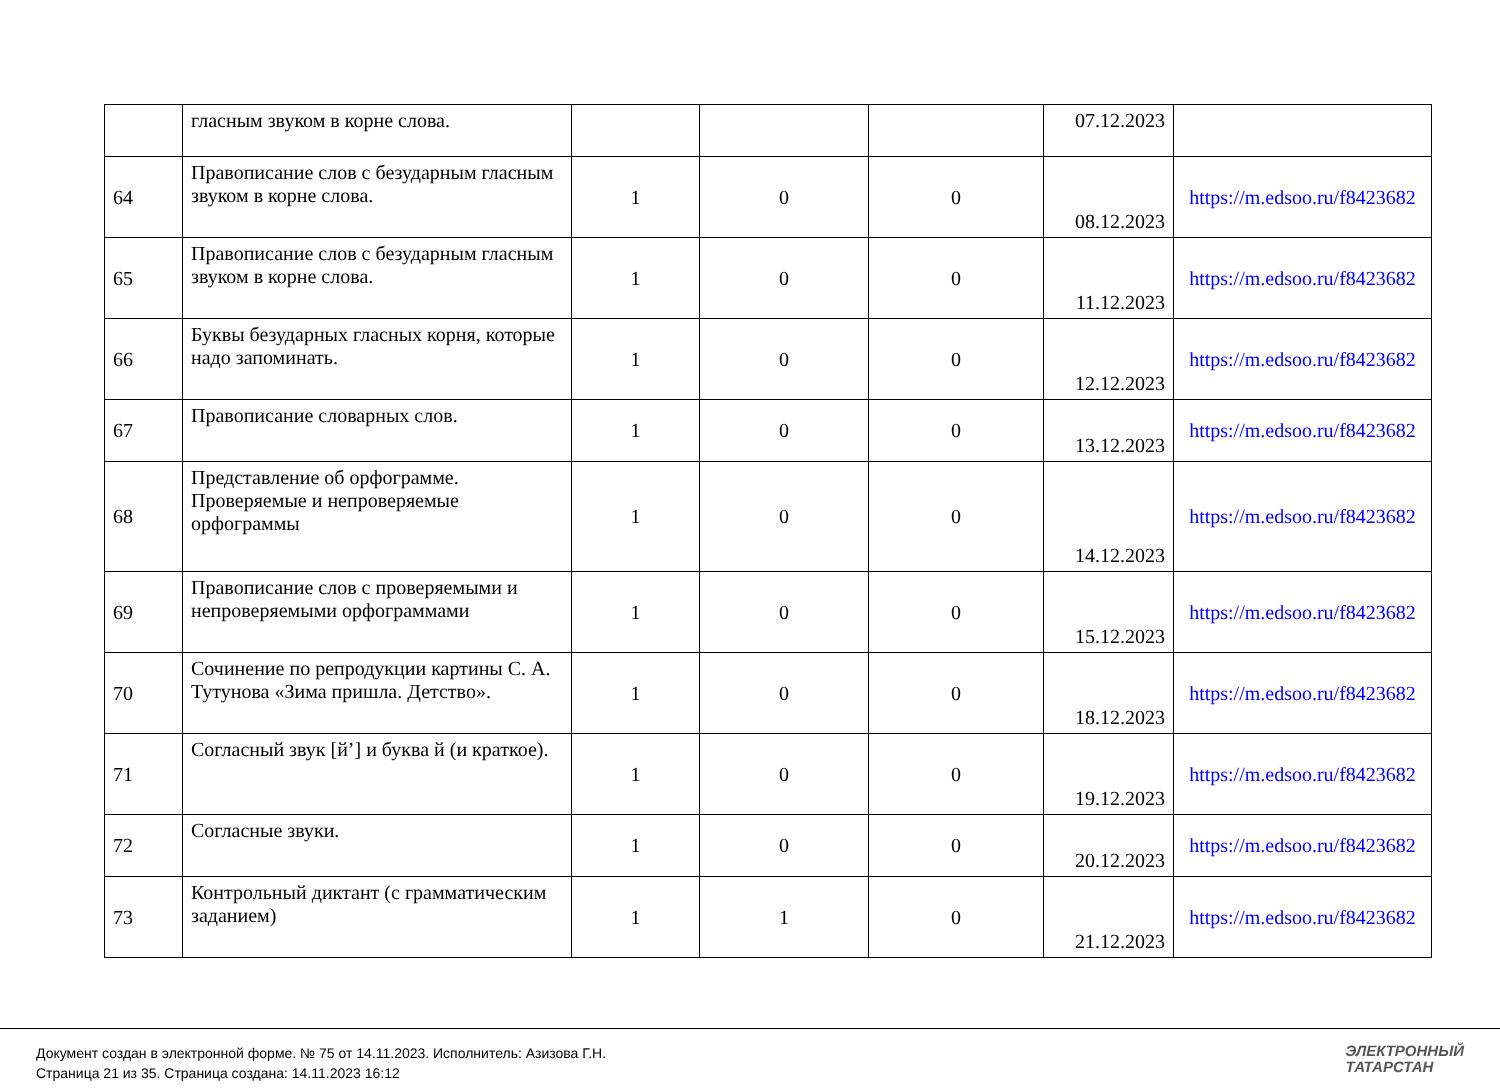| | гласным звуком в корне слова. | | | | 07.12.2023 | |
| 64 | Правописание слов с безударным гласным звуком в корне слова. | 1 | 0 | 0 | 08.12.2023 | https://m.edsoo.ru/f8423682 |
| 65 | Правописание слов с безударным гласным звуком в корне слова. | 1 | 0 | 0 | 11.12.2023 | https://m.edsoo.ru/f8423682 |
| 66 | Буквы безударных гласных корня, которые надо запоминать. | 1 | 0 | 0 | 12.12.2023 | https://m.edsoo.ru/f8423682 |
| 67 | Правописание словарных слов. | 1 | 0 | 0 | 13.12.2023 | https://m.edsoo.ru/f8423682 |
| 68 | Представление об орфограмме. Проверяемые и непроверяемые орфограммы | 1 | 0 | 0 | 14.12.2023 | https://m.edsoo.ru/f8423682 |
| 69 | Правописание слов с проверяемыми и непроверяемыми орфограммами | 1 | 0 | 0 | 15.12.2023 | https://m.edsoo.ru/f8423682 |
| 70 | Сочинение по репродукции картины С. А. Тутунова «Зима пришла. Детство». | 1 | 0 | 0 | 18.12.2023 | https://m.edsoo.ru/f8423682 |
| 71 | Согласный звук [й’] и буква й (и краткое). | 1 | 0 | 0 | 19.12.2023 | https://m.edsoo.ru/f8423682 |
| 72 | Согласные звуки. | 1 | 0 | 0 | 20.12.2023 | https://m.edsoo.ru/f8423682 |
| 73 | Контрольный диктант (с грамматическим заданием) | 1 | 1 | 0 | 21.12.2023 | https://m.edsoo.ru/f8423682 |
Документ создан в электронной форме. № 75 от 14.11.2023. Исполнитель: Азизова Г.Н.
Страница 21 из 35. Страница создана: 14.11.2023 16:12
ЭЛЕКТРОННЫЙ
ТАТАРСТАН